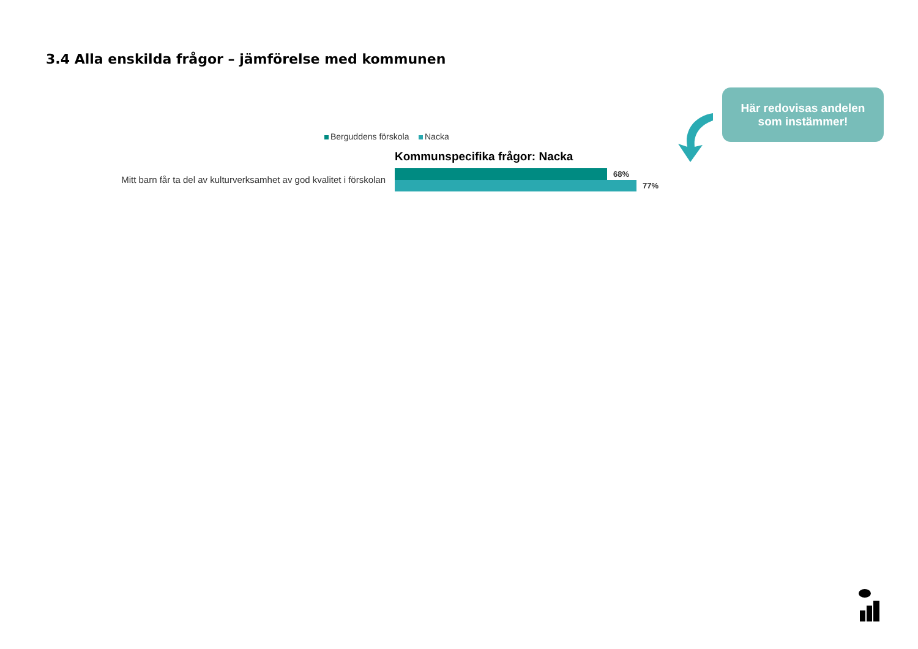3.4 Alla enskilda frågor – jämförelse med kommunen
Berguddens förskola Nacka
Kommunspecifika frågor: Nacka
Mitt barn får ta del av kulturverksamhet av god kvalitet i förskolan
68%
77%
Här redovisas andelen
som instämmer!